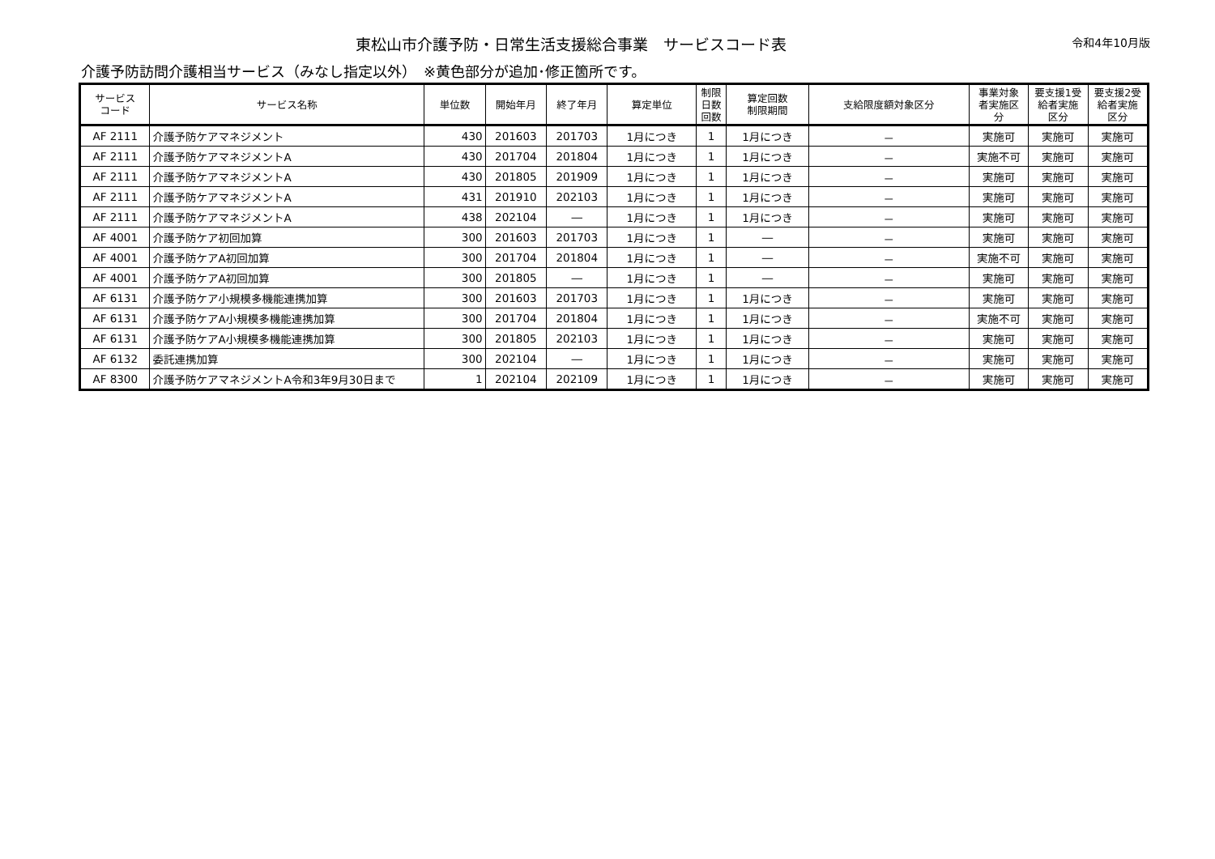東松山市介護予防・日常生活支援総合事業　サービスコード表
令和4年10月版
介護予防訪問介護相当サービス（みなし指定以外）　※黄色部分が追加･修正箇所です。
| サービス コード | サービス名称 | 単位数 | 開始年月 | 終了年月 | 算定単位 | 制限 日数 回数 | 算定回数 制限期間 | 支給限度額対象区分 | 事業対象 者実施区 分 | 要支援1受 給者実施 区分 | 要支援2受 給者実施 区分 |
| --- | --- | --- | --- | --- | --- | --- | --- | --- | --- | --- | --- |
| AF 2111 | 介護予防ケアマネジメント | 430 | 201603 | 201703 | 1月につき | 1 | 1月につき | － | 実施可 | 実施可 | 実施可 |
| AF 2111 | 介護予防ケアマネジメントA | 430 | 201704 | 201804 | 1月につき | 1 | 1月につき | － | 実施不可 | 実施可 | 実施可 |
| AF 2111 | 介護予防ケアマネジメントA | 430 | 201805 | 201909 | 1月につき | 1 | 1月につき | － | 実施可 | 実施可 | 実施可 |
| AF 2111 | 介護予防ケアマネジメントA | 431 | 201910 | 202103 | 1月につき | 1 | 1月につき | － | 実施可 | 実施可 | 実施可 |
| AF 2111 | 介護予防ケアマネジメントA | 438 | 202104 | ― | 1月につき | 1 | 1月につき | － | 実施可 | 実施可 | 実施可 |
| AF 4001 | 介護予防ケア初回加算 | 300 | 201603 | 201703 | 1月につき | 1 | ― | － | 実施可 | 実施可 | 実施可 |
| AF 4001 | 介護予防ケアA初回加算 | 300 | 201704 | 201804 | 1月につき | 1 | ― | － | 実施不可 | 実施可 | 実施可 |
| AF 4001 | 介護予防ケアA初回加算 | 300 | 201805 | ― | 1月につき | 1 | ― | － | 実施可 | 実施可 | 実施可 |
| AF 6131 | 介護予防ケア小規模多機能連携加算 | 300 | 201603 | 201703 | 1月につき | 1 | 1月につき | － | 実施可 | 実施可 | 実施可 |
| AF 6131 | 介護予防ケアA小規模多機能連携加算 | 300 | 201704 | 201804 | 1月につき | 1 | 1月につき | － | 実施不可 | 実施可 | 実施可 |
| AF 6131 | 介護予防ケアA小規模多機能連携加算 | 300 | 201805 | 202103 | 1月につき | 1 | 1月につき | － | 実施可 | 実施可 | 実施可 |
| AF 6132 | 委託連携加算 | 300 | 202104 | ― | 1月につき | 1 | 1月につき | － | 実施可 | 実施可 | 実施可 |
| AF 8300 | 介護予防ケアマネジメントA令和3年9月30日まで | 1 | 202104 | 202109 | 1月につき | 1 | 1月につき | － | 実施可 | 実施可 | 実施可 |